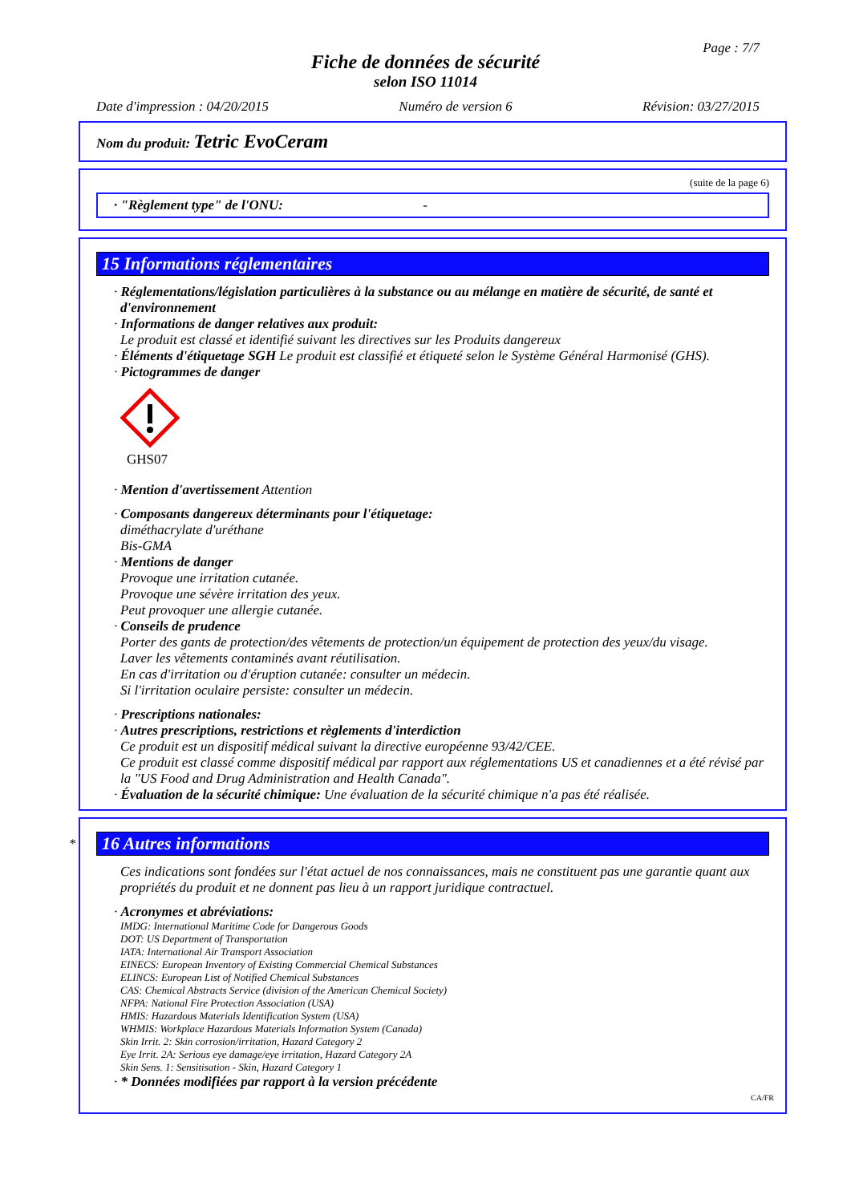Page : 7/7
Fiche de données de sécurité
selon ISO 11014
Date d'impression : 04/20/2015 Numéro de version 6 Révision: 03/27/2015
Nom du produit: Tetric EvoCeram
(suite de la page 6)
· "Règlement type" de l'ONU: -
15 Informations réglementaires
· Réglementations/législation particulières à la substance ou au mélange en matière de sécurité, de santé et d'environnement
· Informations de danger relatives aux produit:
Le produit est classé et identifié suivant les directives sur les Produits dangereux
· Éléments d'étiquetage SGH Le produit est classifié et étiqueté selon le Système Général Harmonisé (GHS).
· Pictogrammes de danger
GHS07
· Mention d'avertissement Attention
· Composants dangereux déterminants pour l'étiquetage:
diméthacrylate d'uréthane
Bis-GMA
· Mentions de danger
Provoque une irritation cutanée.
Provoque une sévère irritation des yeux.
Peut provoquer une allergie cutanée.
· Conseils de prudence
Porter des gants de protection/des vêtements de protection/un équipement de protection des yeux/du visage.
Laver les vêtements contaminés avant réutilisation.
En cas d'irritation ou d'éruption cutanée: consulter un médecin.
Si l'irritation oculaire persiste: consulter un médecin.
· Prescriptions nationales:
· Autres prescriptions, restrictions et règlements d'interdiction
Ce produit est un dispositif médical suivant la directive européenne 93/42/CEE.
Ce produit est classé comme dispositif médical par rapport aux réglementations US et canadiennes et a été révisé par la "US Food and Drug Administration and Health Canada".
· Évaluation de la sécurité chimique: Une évaluation de la sécurité chimique n'a pas été réalisée.
* 16 Autres informations
Ces indications sont fondées sur l'état actuel de nos connaissances, mais ne constituent pas une garantie quant aux propriétés du produit et ne donnent pas lieu à un rapport juridique contractuel.
· Acronymes et abréviations:
IMDG: International Maritime Code for Dangerous Goods
DOT: US Department of Transportation
IATA: International Air Transport Association
EINECS: European Inventory of Existing Commercial Chemical Substances
ELINCS: European List of Notified Chemical Substances
CAS: Chemical Abstracts Service (division of the American Chemical Society)
NFPA: National Fire Protection Association (USA)
HMIS: Hazardous Materials Identification System (USA)
WHMIS: Workplace Hazardous Materials Information System (Canada)
Skin Irrit. 2: Skin corrosion/irritation, Hazard Category 2
Eye Irrit. 2A: Serious eye damage/eye irritation, Hazard Category 2A
Skin Sens. 1: Sensitisation - Skin, Hazard Category 1
· * Données modifiées par rapport à la version précédente
CA/FR